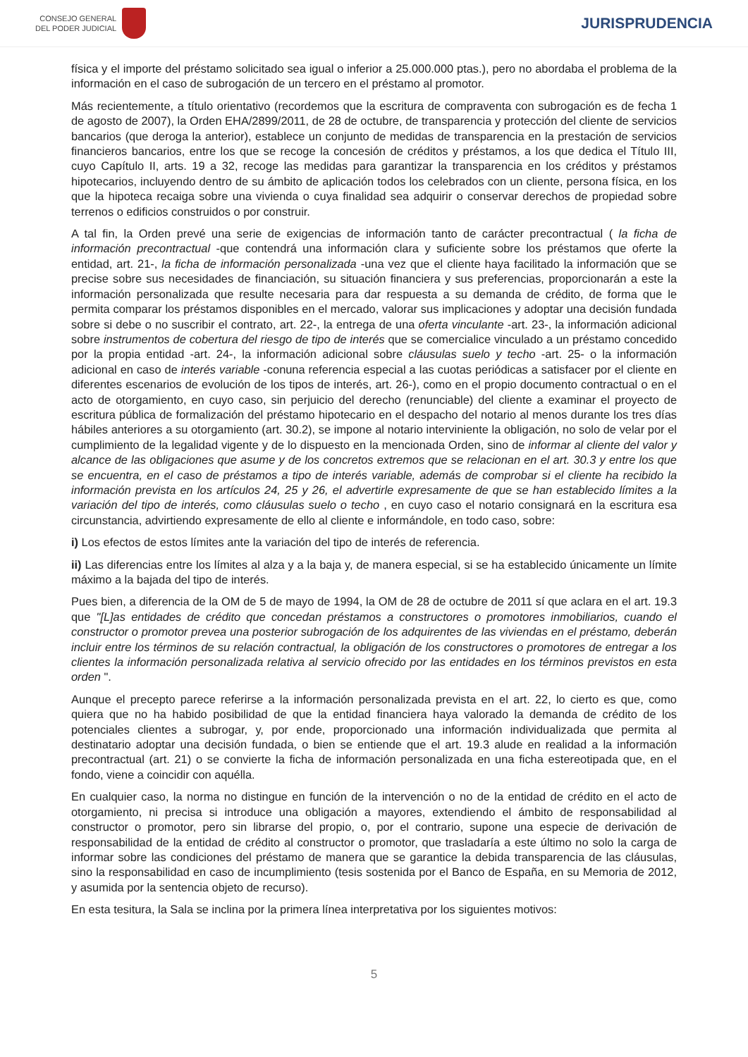CONSEJO GENERAL
DEL PODER JUDICIAL
JURISPRUDENCIA
física y el importe del préstamo solicitado sea igual o inferior a 25.000.000 ptas.), pero no abordaba el problema de la información en el caso de subrogación de un tercero en el préstamo al promotor.
Más recientemente, a título orientativo (recordemos que la escritura de compraventa con subrogación es de fecha 1 de agosto de 2007), la Orden EHA/2899/2011, de 28 de octubre, de transparencia y protección del cliente de servicios bancarios (que deroga la anterior), establece un conjunto de medidas de transparencia en la prestación de servicios financieros bancarios, entre los que se recoge la concesión de créditos y préstamos, a los que dedica el Título III, cuyo Capítulo II, arts. 19 a 32, recoge las medidas para garantizar la transparencia en los créditos y préstamos hipotecarios, incluyendo dentro de su ámbito de aplicación todos los celebrados con un cliente, persona física, en los que la hipoteca recaiga sobre una vivienda o cuya finalidad sea adquirir o conservar derechos de propiedad sobre terrenos o edificios construidos o por construir.
A tal fin, la Orden prevé una serie de exigencias de información tanto de carácter precontractual ( la ficha de información precontractual -que contendrá una información clara y suficiente sobre los préstamos que oferte la entidad, art. 21-, la ficha de información personalizada -una vez que el cliente haya facilitado la información que se precise sobre sus necesidades de financiación, su situación financiera y sus preferencias, proporcionarán a este la información personalizada que resulte necesaria para dar respuesta a su demanda de crédito, de forma que le permita comparar los préstamos disponibles en el mercado, valorar sus implicaciones y adoptar una decisión fundada sobre si debe o no suscribir el contrato, art. 22-, la entrega de una oferta vinculante -art. 23-, la información adicional sobre instrumentos de cobertura del riesgo de tipo de interés que se comercialice vinculado a un préstamo concedido por la propia entidad -art. 24-, la información adicional sobre cláusulas suelo y techo -art. 25- o la información adicional en caso de interés variable -conuna referencia especial a las cuotas periódicas a satisfacer por el cliente en diferentes escenarios de evolución de los tipos de interés, art. 26-), como en el propio documento contractual o en el acto de otorgamiento, en cuyo caso, sin perjuicio del derecho (renunciable) del cliente a examinar el proyecto de escritura pública de formalización del préstamo hipotecario en el despacho del notario al menos durante los tres días hábiles anteriores a su otorgamiento (art. 30.2), se impone al notario interviniente la obligación, no solo de velar por el cumplimiento de la legalidad vigente y de lo dispuesto en la mencionada Orden, sino de informar al cliente del valor y alcance de las obligaciones que asume y de los concretos extremos que se relacionan en el art. 30.3 y entre los que se encuentra, en el caso de préstamos a tipo de interés variable, además de comprobar si el cliente ha recibido la información prevista en los artículos 24, 25 y 26, el advertirle expresamente de que se han establecido límites a la variación del tipo de interés, como cláusulas suelo o techo , en cuyo caso el notario consignará en la escritura esa circunstancia, advirtiendo expresamente de ello al cliente e informándole, en todo caso, sobre:
i) Los efectos de estos límites ante la variación del tipo de interés de referencia.
ii) Las diferencias entre los límites al alza y a la baja y, de manera especial, si se ha establecido únicamente un límite máximo a la bajada del tipo de interés.
Pues bien, a diferencia de la OM de 5 de mayo de 1994, la OM de 28 de octubre de 2011 sí que aclara en el art. 19.3 que "[L]as entidades de crédito que concedan préstamos a constructores o promotores inmobiliarios, cuando el constructor o promotor prevea una posterior subrogación de los adquirentes de las viviendas en el préstamo, deberán incluir entre los términos de su relación contractual, la obligación de los constructores o promotores de entregar a los clientes la información personalizada relativa al servicio ofrecido por las entidades en los términos previstos en esta orden ".
Aunque el precepto parece referirse a la información personalizada prevista en el art. 22, lo cierto es que, como quiera que no ha habido posibilidad de que la entidad financiera haya valorado la demanda de crédito de los potenciales clientes a subrogar, y, por ende, proporcionado una información individualizada que permita al destinatario adoptar una decisión fundada, o bien se entiende que el art. 19.3 alude en realidad a la información precontractual (art. 21) o se convierte la ficha de información personalizada en una ficha estereotipada que, en el fondo, viene a coincidir con aquélla.
En cualquier caso, la norma no distingue en función de la intervención o no de la entidad de crédito en el acto de otorgamiento, ni precisa si introduce una obligación a mayores, extendiendo el ámbito de responsabilidad al constructor o promotor, pero sin librarse del propio, o, por el contrario, supone una especie de derivación de responsabilidad de la entidad de crédito al constructor o promotor, que trasladaría a este último no solo la carga de informar sobre las condiciones del préstamo de manera que se garantice la debida transparencia de las cláusulas, sino la responsabilidad en caso de incumplimiento (tesis sostenida por el Banco de España, en su Memoria de 2012, y asumida por la sentencia objeto de recurso).
En esta tesitura, la Sala se inclina por la primera línea interpretativa por los siguientes motivos:
5